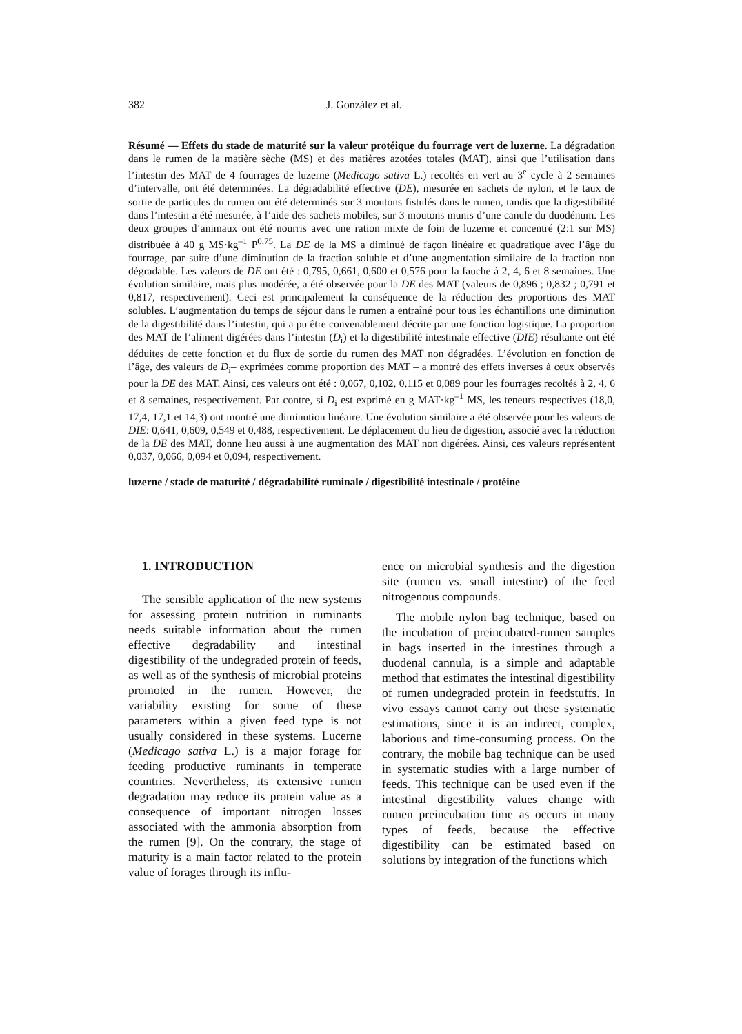382 J. González et al.
Résumé — Effets du stade de maturité sur la valeur protéique du fourrage vert de luzerne. La dégradation dans le rumen de la matière sèche (MS) et des matières azotées totales (MAT), ainsi que l’utilisation dans l’intestin des MAT de 4 fourrages de luzerne (Medicago sativa L.) recoltés en vert au 3<sup>e</sup> cycle à 2 semaines d’intervalle, ont été determinées. La dégradabilité effective (DE), mesurée en sachets de nylon, et le taux de sortie de particules du rumen ont été determinés sur 3 moutons fistulés dans le rumen, tandis que la digestibilité dans l’intestin a été mesurée, à l’aide des sachets mobiles, sur 3 moutons munis d’une canule du duodénum. Les deux groupes d’animaux ont été nourris avec une ration mixte de foin de luzerne et concentré (2:1 sur MS) distribuée à 40 g MS·kg<sup>–1</sup> P<sup>0,75</sup>. La DE de la MS a diminué de façon linéaire et quadratique avec l’âge du fourrage, par suite d’une diminution de la fraction soluble et d’une augmentation similaire de la fraction non dégradable. Les valeurs de DE ont été : 0,795, 0,661, 0,600 et 0,576 pour la fauche à 2, 4, 6 et 8 semaines. Une évolution similaire, mais plus modérée, a été observée pour la DE des MAT (valeurs de 0,896 ; 0,832 ; 0,791 et 0,817, respectivement). Ceci est principalement la conséquence de la réduction des proportions des MAT solubles. L’augmentation du temps de séjour dans le rumen a entraîné pour tous les échantillons une diminution de la digestibilité dans l’intestin, qui a pu être convenablement décrite par une fonction logistique. La proportion des MAT de l’aliment digérées dans l’intestin (D<sub>i</sub>) et la digestibilité intestinale effective (DIE) résultante ont été déduites de cette fonction et du flux de sortie du rumen des MAT non dégradées. L’évolution en fonction de l’âge, des valeurs de D<sub>i</sub>– exprimées comme proportion des MAT – a montré des effets inverses à ceux observés pour la DE des MAT. Ainsi, ces valeurs ont été : 0,067, 0,102, 0,115 et 0,089 pour les fourrages recoltés à 2, 4, 6 et 8 semaines, respectivement. Par contre, si D<sub>i</sub> est exprimé en g MAT·kg<sup>–1</sup> MS, les teneurs respectives (18,0, 17,4, 17,1 et 14,3) ont montré une diminution linéaire. Une évolution similaire a été observée pour les valeurs de DIE: 0,641, 0,609, 0,549 et 0,488, respectivement. Le déplacement du lieu de digestion, associé avec la réduction de la DE des MAT, donne lieu aussi à une augmentation des MAT non digérées. Ainsi, ces valeurs représentent 0,037, 0,066, 0,094 et 0,094, respectivement.
luzerne / stade de maturité / dégradabilité ruminale / digestibilité intestinale / protéine
1. INTRODUCTION
The sensible application of the new systems for assessing protein nutrition in ruminants needs suitable information about the rumen effective degradability and intestinal digestibility of the undegraded protein of feeds, as well as of the synthesis of microbial proteins promoted in the rumen. However, the variability existing for some of these parameters within a given feed type is not usually considered in these systems. Lucerne (Medicago sativa L.) is a major forage for feeding productive ruminants in temperate countries. Nevertheless, its extensive rumen degradation may reduce its protein value as a consequence of important nitrogen losses associated with the ammonia absorption from the rumen [9]. On the contrary, the stage of maturity is a main factor related to the protein value of forages through its influ-
ence on microbial synthesis and the digestion site (rumen vs. small intestine) of the feed nitrogenous compounds.
The mobile nylon bag technique, based on the incubation of preincubated-rumen samples in bags inserted in the intestines through a duodenal cannula, is a simple and adaptable method that estimates the intestinal digestibility of rumen undegraded protein in feedstuffs. In vivo essays cannot carry out these systematic estimations, since it is an indirect, complex, laborious and time-consuming process. On the contrary, the mobile bag technique can be used in systematic studies with a large number of feeds. This technique can be used even if the intestinal digestibility values change with rumen preincubation time as occurs in many types of feeds, because the effective digestibility can be estimated based on solutions by integration of the functions which